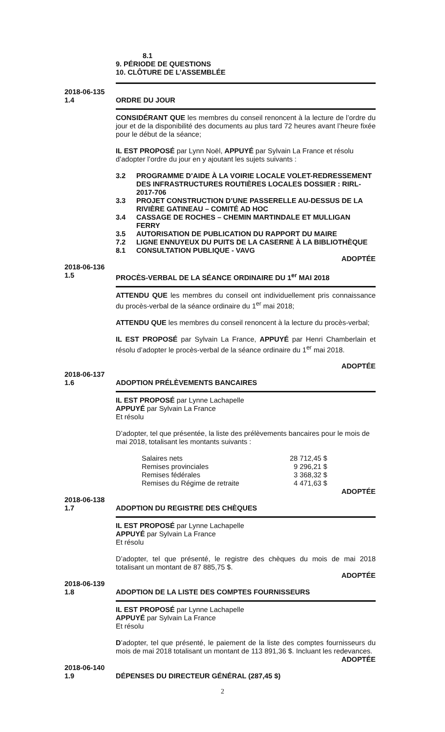8.1
9. PÉRIODE DE QUESTIONS
10. CLÔTURE DE L’ASSEMBLÉE
2018-06-135
1.4 ORDRE DU JOUR
CONSIDÉRANT QUE les membres du conseil renoncent à la lecture de l’ordre du jour et de la disponibilité des documents au plus tard 72 heures avant l’heure fixée pour le début de la séance;
IL EST PROPOSÉ par Lynn Noël, APPUYÉ par Sylvain La France et résolu d’adopter l’ordre du jour en y ajoutant les sujets suivants :
3.2 PROGRAMME D’AIDE À LA VOIRIE LOCALE VOLET-REDRESSEMENT DES INFRASTRUCTURES ROUTIÈRES LOCALES DOSSIER : RIRL-2017-706
3.3 PROJET CONSTRUCTION D’UNE PASSERELLE AU-DESSUS DE LA RIVIÈRE GATINEAU – COMITÉ AD HOC
3.4 CASSAGE DE ROCHES – CHEMIN MARTINDALE ET MULLIGAN FERRY
3.5 AUTORISATION DE PUBLICATION DU RAPPORT DU MAIRE
7.2 LIGNE ENNUYEUX DU PUITS DE LA CASERNE À LA BIBLIOTHÈQUE
8.1 CONSULTATION PUBLIQUE - VAVG
ADOPTÉE
2018-06-136
1.5 PROCÈS-VERBAL DE LA SÉANCE ORDINAIRE DU 1<sup>er</sup> MAI 2018
ATTENDU QUE les membres du conseil ont individuellement pris connaissance du procès-verbal de la séance ordinaire du 1<sup>er</sup> mai 2018;
ATTENDU QUE les membres du conseil renoncent à la lecture du procès-verbal;
IL EST PROPOSÉ par Sylvain La France, APPUYÉ par Henri Chamberlain et résolu d’adopter le procès-verbal de la séance ordinaire du 1<sup>er</sup> mai 2018.
ADOPTÉE
2018-06-137
1.6 ADOPTION PRÉLÈVEMENTS BANCAIRES
IL EST PROPOSÉ par Lynne Lachapelle
APPUYÉ par Sylvain La France
Et résolu
D’adopter, tel que présentée, la liste des prélèvements bancaires pour le mois de mai 2018, totalisant les montants suivants :
| Salaires nets | 28 712,45 $ |
| Remises provinciales | 9 296,21 $ |
| Remises fédérales | 3 368,32 $ |
| Remises du Régime de retraite | 4 471,63 $ |
ADOPTÉE
2018-06-138
1.7 ADOPTION DU REGISTRE DES CHÈQUES
IL EST PROPOSÉ par Lynne Lachapelle
APPUYÉ par Sylvain La France
Et résolu
D’adopter, tel que présenté, le registre des chèques du mois de mai 2018 totalisant un montant de 87 885,75 $.
ADOPTÉE
2018-06-139
1.8 ADOPTION DE LA LISTE DES COMPTES FOURNISSEURS
IL EST PROPOSÉ par Lynne Lachapelle
APPUYÉ par Sylvain La France
Et résolu
D’adopter, tel que présenté, le paiement de la liste des comptes fournisseurs du mois de mai 2018 totalisant un montant de 113 891,36 $. Incluant les redevances.
ADOPTÉE
2018-06-140
1.9 DÉPENSES DU DIRECTEUR GÉNÉRAL (287,45 $)
2